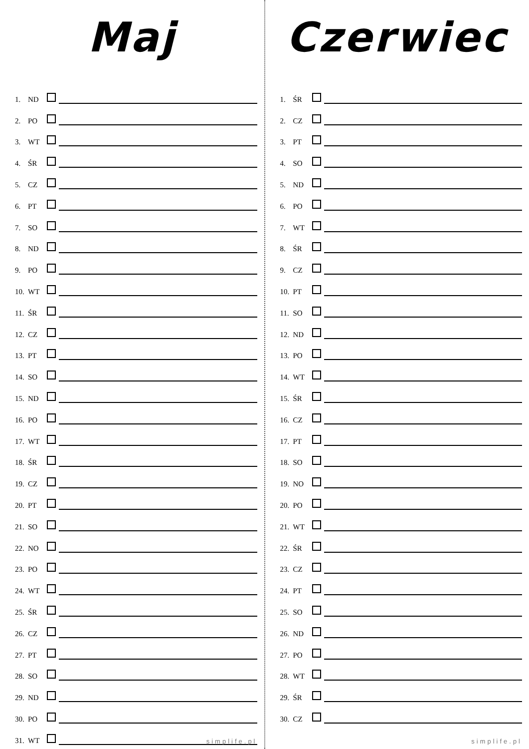Maj
1. ND
2. PO
3. WT
4. ŚR
5. CZ
6. PT
7. SO
8. ND
9. PO
10. WT
11. ŚR
12. CZ
13. PT
14. SO
15. ND
16. PO
17. WT
18. ŚR
19. CZ
20. PT
21. SO
22. NO
23. PO
24. WT
25. ŚR
26. CZ
27. PT
28. SO
29. ND
30. PO
31. WT
simplife.pl
Czerwiec
1. ŚR
2. CZ
3. PT
4. SO
5. ND
6. PO
7. WT
8. ŚR
9. CZ
10. PT
11. SO
12. ND
13. PO
14. WT
15. ŚR
16. CZ
17. PT
18. SO
19. NO
20. PO
21. WT
22. ŚR
23. CZ
24. PT
25. SO
26. ND
27. PO
28. WT
29. ŚR
30. CZ
simplife.pl